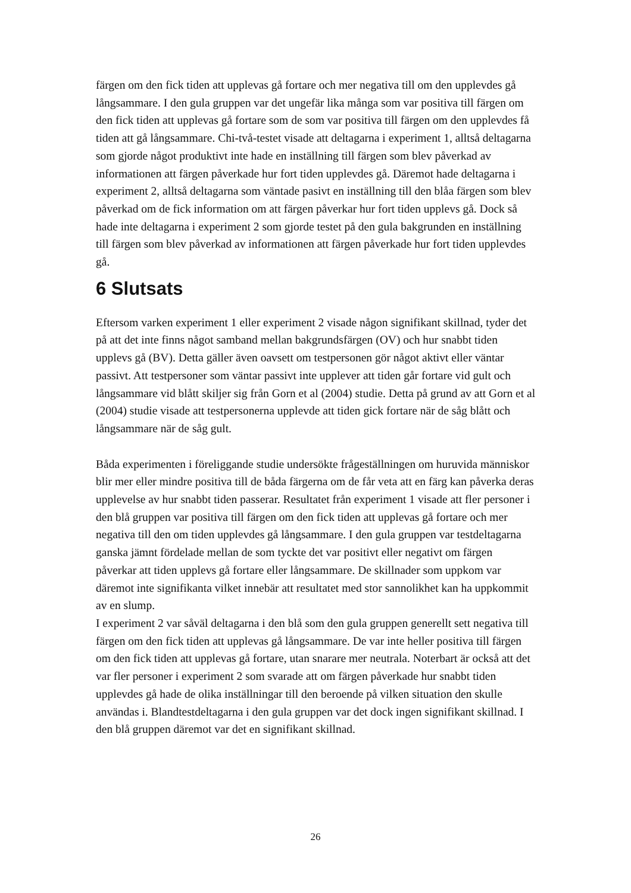färgen om den fick tiden att upplevas gå fortare och mer negativa till om den upplevdes gå långsammare. I den gula gruppen var det ungefär lika många som var positiva till färgen om den fick tiden att upplevas gå fortare som de som var positiva till färgen om den upplevdes få tiden att gå långsammare. Chi-två-testet visade att deltagarna i experiment 1, alltså deltagarna som gjorde något produktivt inte hade en inställning till färgen som blev påverkad av informationen att färgen påverkade hur fort tiden upplevdes gå. Däremot hade deltagarna i experiment 2, alltså deltagarna som väntade pasivt en inställning till den blåa färgen som blev påverkad om de fick information om att färgen påverkar hur fort tiden upplevs gå. Dock så hade inte deltagarna i experiment 2 som gjorde testet på den gula bakgrunden en inställning till färgen som blev påverkad av informationen att färgen påverkade hur fort tiden upplevdes gå.
6 Slutsats
Eftersom varken experiment 1 eller experiment 2 visade någon signifikant skillnad, tyder det på att det inte finns något samband mellan bakgrundsfärgen (OV) och hur snabbt tiden upplevs gå (BV). Detta gäller även oavsett om testpersonen gör något aktivt eller väntar passivt. Att testpersoner som väntar passivt inte upplever att tiden går fortare vid gult och långsammare vid blått skiljer sig från Gorn et al (2004) studie. Detta på grund av att Gorn et al (2004) studie visade att testpersonerna upplevde att tiden gick fortare när de såg blått och långsammare när de såg gult.
Båda experimenten i föreliggande studie undersökte frågeställningen om huruvida människor blir mer eller mindre positiva till de båda färgerna om de får veta att en färg kan påverka deras upplevelse av hur snabbt tiden passerar. Resultatet från experiment 1 visade att fler personer i den blå gruppen var positiva till färgen om den fick tiden att upplevas gå fortare och mer negativa till den om tiden upplevdes gå långsammare. I den gula gruppen var testdeltagarna ganska jämnt fördelade mellan de som tyckte det var positivt eller negativt om färgen påverkar att tiden upplevs gå fortare eller långsammare. De skillnader som uppkom var däremot inte signifikanta vilket innebär att resultatet med stor sannolikhet kan ha uppkommit av en slump.
I experiment 2 var såväl deltagarna i den blå som den gula gruppen generellt sett negativa till färgen om den fick tiden att upplevas gå långsammare. De var inte heller positiva till färgen om den fick tiden att upplevas gå fortare, utan snarare mer neutrala. Noterbart är också att det var fler personer i experiment 2 som svarade att om färgen påverkade hur snabbt tiden upplevdes gå hade de olika inställningar till den beroende på vilken situation den skulle användas i. Blandtestdeltagarna i den gula gruppen var det dock ingen signifikant skillnad. I den blå gruppen däremot var det en signifikant skillnad.
26